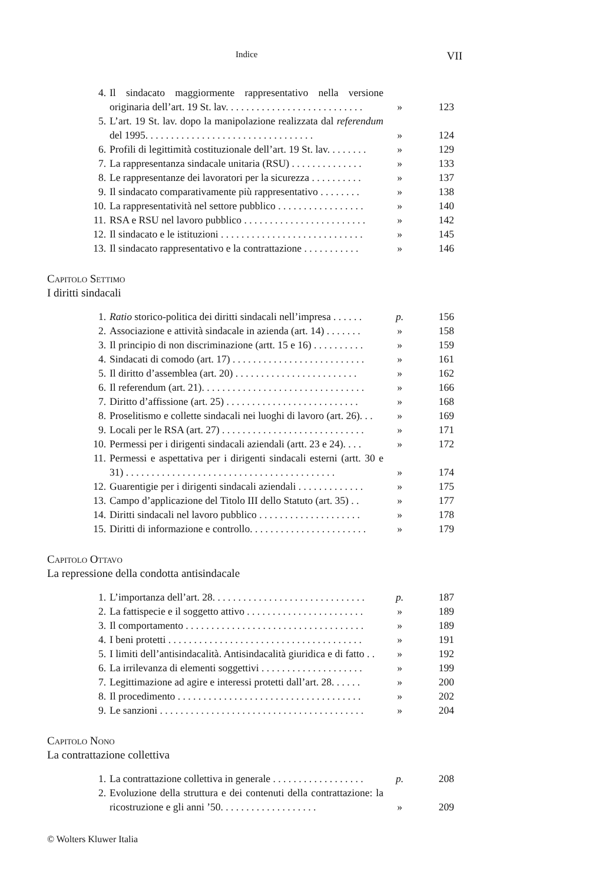Indice VII
4. Il sindacato maggiormente rappresentativo nella versione originaria dell’art. 19 St. lav. . . . . . . . . . . . . . . . . . . . . . . . . . . » 123
5. L’art. 19 St. lav. dopo la manipolazione realizzata dal referendum del 1995. . . . . . . . . . . . . . . . . . . . . . . . . . . . . . . . . » 124
6. Profili di legittimità costituzionale dell’art. 19 St. lav. . . . . . . . » 129
7. La rappresentanza sindacale unitaria (RSU) . . . . . . . . . . . . . . » 133
8. Le rappresentanze dei lavoratori per la sicurezza . . . . . . . . . . » 137
9. Il sindacato comparativamente più rappresentativo . . . . . . . . » 138
10. La rappresentatività nel settore pubblico . . . . . . . . . . . . . . . . . » 140
11. RSA e RSU nel lavoro pubblico . . . . . . . . . . . . . . . . . . . . . . . . » 142
12. Il sindacato e le istituzioni . . . . . . . . . . . . . . . . . . . . . . . . . . . . » 145
13. Il sindacato rappresentativo e la contrattazione . . . . . . . . . . . » 146
Capitolo Settimo
I diritti sindacali
1. Ratio storico-politica dei diritti sindacali nell’impresa . . . . . . p. 156
2. Associazione e attività sindacale in azienda (art. 14) . . . . . . . » 158
3. Il principio di non discriminazione (artt. 15 e 16) . . . . . . . . . . » 159
4. Sindacati di comodo (art. 17) . . . . . . . . . . . . . . . . . . . . . . . . . . » 161
5. Il diritto d’assemblea (art. 20) . . . . . . . . . . . . . . . . . . . . . . . . » 162
6. Il referendum (art. 21). . . . . . . . . . . . . . . . . . . . . . . . . . . . . . . . » 166
7. Diritto d’affissione (art. 25) . . . . . . . . . . . . . . . . . . . . . . . . . . » 168
8. Proselitismo e collette sindacali nei luoghi di lavoro (art. 26). . . » 169
9. Locali per le RSA (art. 27) . . . . . . . . . . . . . . . . . . . . . . . . . . . . » 171
10. Permessi per i dirigenti sindacali aziendali (artt. 23 e 24). . . . » 172
11. Permessi e aspettativa per i dirigenti sindacali esterni (artt. 30 e 31) . . . . . . . . . . . . . . . . . . . . . . . . . . . . . . . . . . . . . . . . . » 174
12. Guarentigie per i dirigenti sindacali aziendali . . . . . . . . . . . . . » 175
13. Campo d’applicazione del Titolo III dello Statuto (art. 35) . . » 177
14. Diritti sindacali nel lavoro pubblico . . . . . . . . . . . . . . . . . . . . » 178
15. Diritti di informazione e controllo. . . . . . . . . . . . . . . . . . . . . . . » 179
Capitolo Ottavo
La repressione della condotta antisindacale
1. L’importanza dell’art. 28. . . . . . . . . . . . . . . . . . . . . . . . . . . . . . p. 187
2. La fattispecie e il soggetto attivo . . . . . . . . . . . . . . . . . . . . . . . » 189
3. Il comportamento . . . . . . . . . . . . . . . . . . . . . . . . . . . . . . . . . . . » 189
4. I beni protetti . . . . . . . . . . . . . . . . . . . . . . . . . . . . . . . . . . . . . . » 191
5. I limiti dell’antisindacalità. Antisindacalità giuridica e di fatto . . » 192
6. La irrilevanza di elementi soggettivi . . . . . . . . . . . . . . . . . . . . » 199
7. Legittimazione ad agire e interessi protetti dall’art. 28. . . . . . » 200
8. Il procedimento . . . . . . . . . . . . . . . . . . . . . . . . . . . . . . . . . . . . » 202
9. Le sanzioni . . . . . . . . . . . . . . . . . . . . . . . . . . . . . . . . . . . . . . . . » 204
Capitolo Nono
La contrattazione collettiva
1. La contrattazione collettiva in generale . . . . . . . . . . . . . . . . . . p. 208
2. Evoluzione della struttura e dei contenuti della contrattazione: la ricostruzione e gli anni ’50. . . . . . . . . . . . . . . . . . . » 209
© Wolters Kluwer Italia